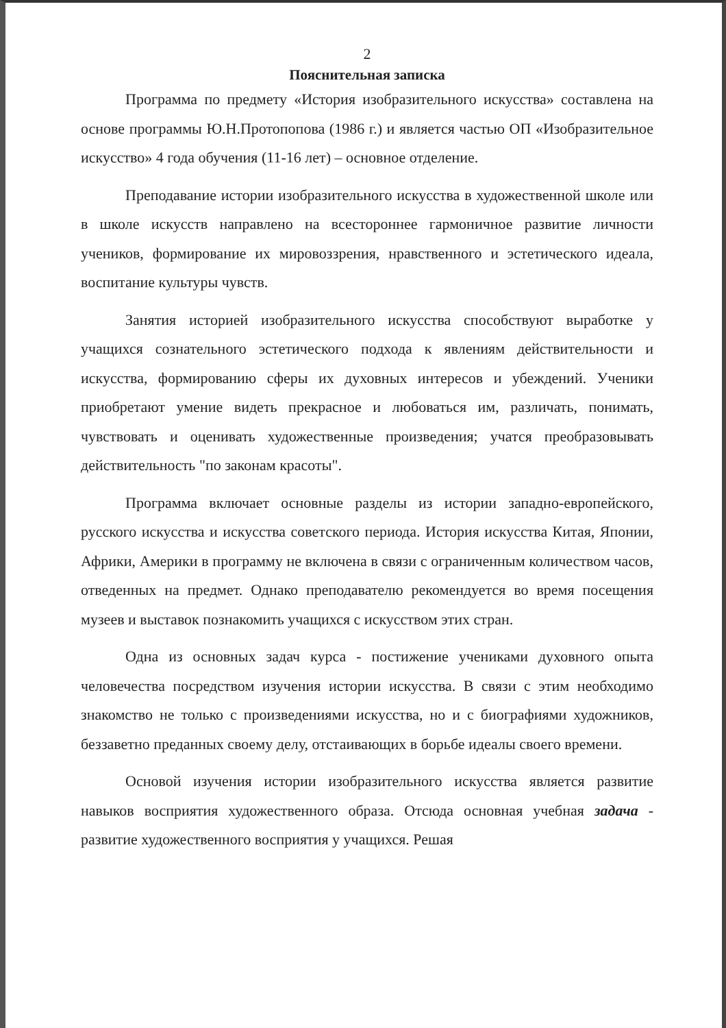2
Пояснительная записка
Программа по предмету «История изобразительного искусства» составлена на основе программы Ю.Н.Протопопова (1986 г.) и является частью ОП «Изобразительное искусство» 4 года обучения (11-16 лет) – основное отделение.
Преподавание истории изобразительного искусства в художественной школе или в школе искусств направлено на всестороннее гармоничное развитие личности учеников, формирование их мировоззрения, нравственного и эстетического идеала, воспитание культуры чувств.
Занятия историей изобразительного искусства способствуют выработке у учащихся сознательного эстетического подхода к явлениям действительности и искусства, формированию сферы их духовных интересов и убеждений. Ученики приобретают умение видеть прекрасное и любоваться им, различать, понимать, чувствовать и оценивать художественные произведения; учатся преобразовывать действительность "по законам красоты".
Программа включает основные разделы из истории западно-европейского, русского искусства и искусства советского периода. История искусства Китая, Японии, Африки, Америки в программу не включена в связи с ограниченным количеством часов, отведенных на предмет. Однако преподавателю рекомендуется во время посещения музеев и выставок познакомить учащихся с искусством этих стран.
Одна из основных задач курса - постижение учениками духовного опыта человечества посредством изучения истории искусства. В связи с этим необходимо знакомство не только с произведениями искусства, но и с биографиями художников, беззаветно преданных своему делу, отстаивающих в борьбе идеалы своего времени.
Основой изучения истории изобразительного искусства является развитие навыков восприятия художественного образа. Отсюда основная учебная задача - развитие художественного восприятия у учащихся. Решая